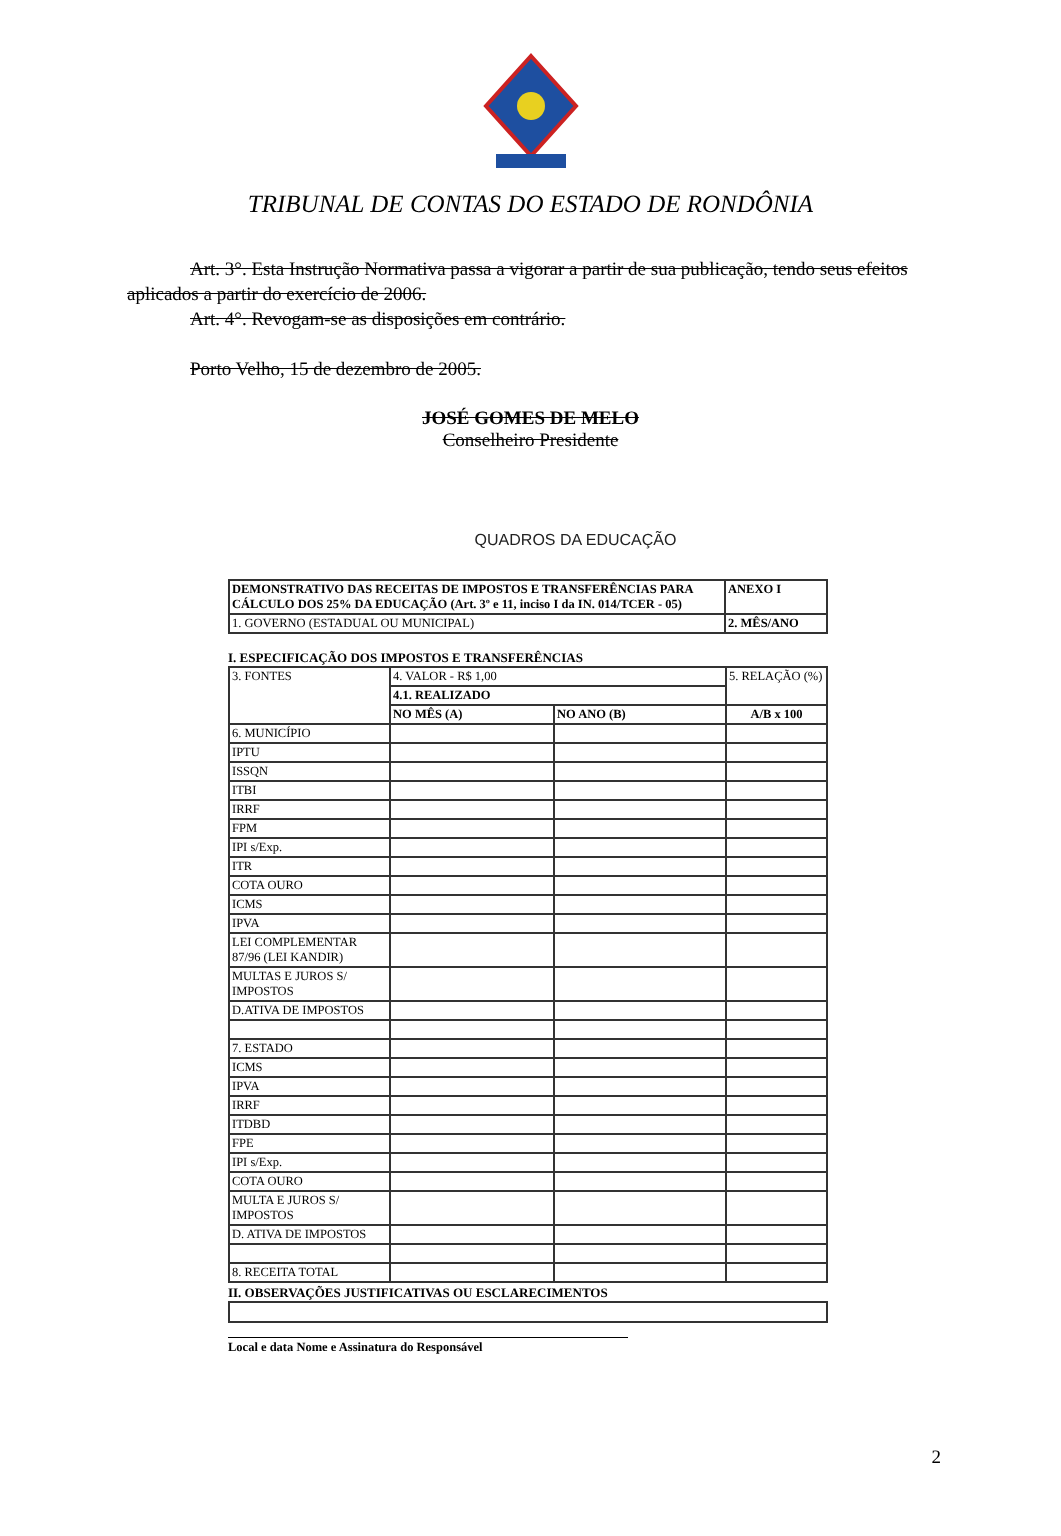TRIBUNAL DE CONTAS DO ESTADO DE RONDÔNIA
Art. 3°. Esta Instrução Normativa passa a vigorar a partir de sua publicação, tendo seus efeitos aplicados a partir do exercício de 2006.
Art. 4°. Revogam-se as disposições em contrário.
Porto Velho, 15 de dezembro de 2005.
JOSÉ GOMES DE MELO
Conselheiro Presidente
QUADROS DA EDUCAÇÃO
| DEMONSTRATIVO DAS RECEITAS DE IMPOSTOS E TRANSFERÊNCIAS PARA CÁLCULO DOS 25% DA EDUCAÇÃO (Art. 3º e 11, inciso I da IN. 014/TCER - 05) | ANEXO I |
| 1. GOVERNO (ESTADUAL OU MUNICIPAL) | 2. MÊS/ANO |
I. ESPECIFICAÇÃO DOS IMPOSTOS E TRANSFERÊNCIAS
| 3. FONTES | 4. VALOR - R$ 1,00 | | 5. RELAÇÃO (%) |
| | 4.1. REALIZADO | | |
| | NO MÊS (A) | NO ANO (B) | A/B x 100 |
| 6. MUNICÍPIO | | | |
| IPTU | | | |
| ISSQN | | | |
| ITBI | | | |
| IRRF | | | |
| FPM | | | |
| IPI s/Exp. | | | |
| ITR | | | |
| COTA OURO | | | |
| ICMS | | | |
| IPVA | | | |
| LEI COMPLEMENTAR 87/96 (LEI KANDIR) | | | |
| MULTAS E JUROS S/ IMPOSTOS | | | |
| D.ATIVA DE IMPOSTOS | | | |
| 7. ESTADO | | | |
| ICMS | | | |
| IPVA | | | |
| IRRF | | | |
| ITDBD | | | |
| FPE | | | |
| IPI s/Exp. | | | |
| COTA OURO | | | |
| MULTA E JUROS S/ IMPOSTOS | | | |
| D. ATIVA DE IMPOSTOS | | | |
| 8. RECEITA TOTAL | | | |
II. OBSERVAÇÕES JUSTIFICATIVAS OU ESCLARECIMENTOS
Local e data Nome e Assinatura do Responsável
2